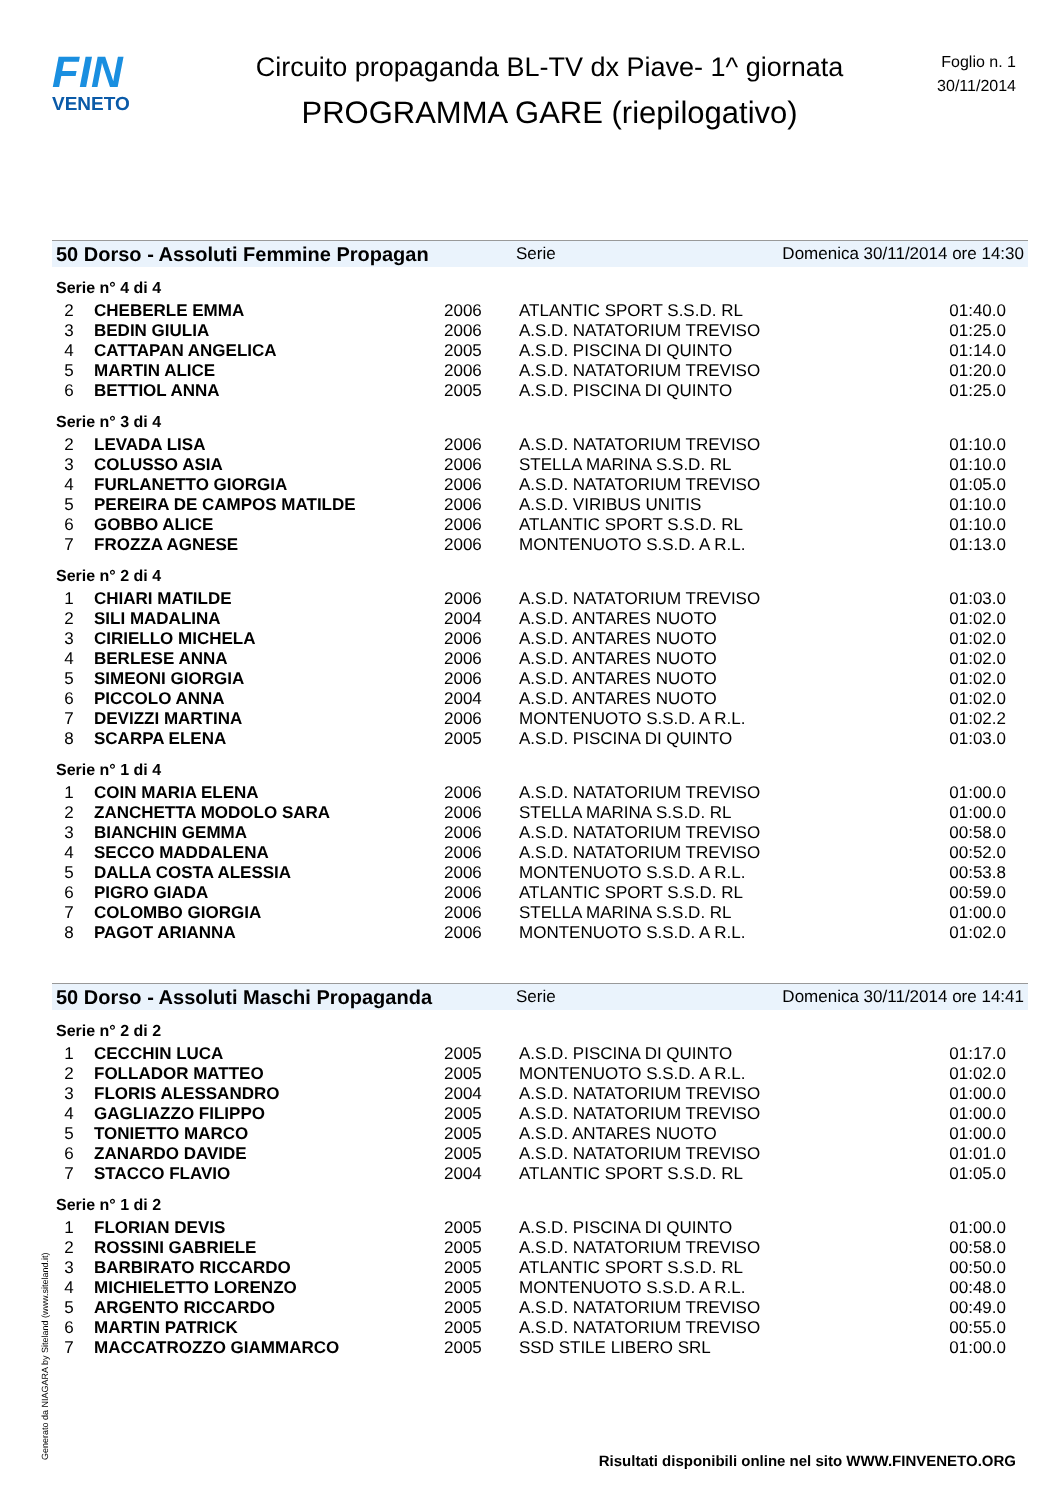FIN
VENETO
Circuito propaganda BL-TV dx Piave- 1^ giornata
PROGRAMMA GARE (riepilogativo)
Foglio n. 1
30/11/2014
50 Dorso - Assoluti Femmine Propagan Serie Domenica 30/11/2014 ore 14:30
Serie n° 4 di 4
| 2 | CHEBERLE EMMA | 2006 | ATLANTIC SPORT S.S.D. RL | 01:40.0 |
| 3 | BEDIN GIULIA | 2006 | A.S.D. NATATORIUM TREVISO | 01:25.0 |
| 4 | CATTAPAN ANGELICA | 2005 | A.S.D. PISCINA DI QUINTO | 01:14.0 |
| 5 | MARTIN ALICE | 2006 | A.S.D. NATATORIUM TREVISO | 01:20.0 |
| 6 | BETTIOL ANNA | 2005 | A.S.D. PISCINA DI QUINTO | 01:25.0 |
Serie n° 3 di 4
| 2 | LEVADA LISA | 2006 | A.S.D. NATATORIUM TREVISO | 01:10.0 |
| 3 | COLUSSO ASIA | 2006 | STELLA MARINA S.S.D. RL | 01:10.0 |
| 4 | FURLANETTO GIORGIA | 2006 | A.S.D. NATATORIUM TREVISO | 01:05.0 |
| 5 | PEREIRA DE CAMPOS MATILDE | 2006 | A.S.D. VIRIBUS UNITIS | 01:10.0 |
| 6 | GOBBO ALICE | 2006 | ATLANTIC SPORT S.S.D. RL | 01:10.0 |
| 7 | FROZZA AGNESE | 2006 | MONTENUOTO S.S.D. A R.L. | 01:13.0 |
Serie n° 2 di 4
| 1 | CHIARI MATILDE | 2006 | A.S.D. NATATORIUM TREVISO | 01:03.0 |
| 2 | SILI MADALINA | 2004 | A.S.D. ANTARES NUOTO | 01:02.0 |
| 3 | CIRIELLO MICHELA | 2006 | A.S.D. ANTARES NUOTO | 01:02.0 |
| 4 | BERLESE ANNA | 2006 | A.S.D. ANTARES NUOTO | 01:02.0 |
| 5 | SIMEONI GIORGIA | 2006 | A.S.D. ANTARES NUOTO | 01:02.0 |
| 6 | PICCOLO ANNA | 2004 | A.S.D. ANTARES NUOTO | 01:02.0 |
| 7 | DEVIZZI MARTINA | 2006 | MONTENUOTO S.S.D. A R.L. | 01:02.2 |
| 8 | SCARPA ELENA | 2005 | A.S.D. PISCINA DI QUINTO | 01:03.0 |
Serie n° 1 di 4
| 1 | COIN MARIA ELENA | 2006 | A.S.D. NATATORIUM TREVISO | 01:00.0 |
| 2 | ZANCHETTA MODOLO SARA | 2006 | STELLA MARINA S.S.D. RL | 01:00.0 |
| 3 | BIANCHIN GEMMA | 2006 | A.S.D. NATATORIUM TREVISO | 00:58.0 |
| 4 | SECCO MADDALENA | 2006 | A.S.D. NATATORIUM TREVISO | 00:52.0 |
| 5 | DALLA COSTA ALESSIA | 2006 | MONTENUOTO S.S.D. A R.L. | 00:53.8 |
| 6 | PIGRO GIADA | 2006 | ATLANTIC SPORT S.S.D. RL | 00:59.0 |
| 7 | COLOMBO GIORGIA | 2006 | STELLA MARINA S.S.D. RL | 01:00.0 |
| 8 | PAGOT ARIANNA | 2006 | MONTENUOTO S.S.D. A R.L. | 01:02.0 |
50 Dorso - Assoluti Maschi Propaganda Serie Domenica 30/11/2014 ore 14:41
Serie n° 2 di 2
| 1 | CECCHIN LUCA | 2005 | A.S.D. PISCINA DI QUINTO | 01:17.0 |
| 2 | FOLLADOR MATTEO | 2005 | MONTENUOTO S.S.D. A R.L. | 01:02.0 |
| 3 | FLORIS ALESSANDRO | 2004 | A.S.D. NATATORIUM TREVISO | 01:00.0 |
| 4 | GAGLIAZZO FILIPPO | 2005 | A.S.D. NATATORIUM TREVISO | 01:00.0 |
| 5 | TONIETTO MARCO | 2005 | A.S.D. ANTARES NUOTO | 01:00.0 |
| 6 | ZANARDO DAVIDE | 2005 | A.S.D. NATATORIUM TREVISO | 01:01.0 |
| 7 | STACCO FLAVIO | 2004 | ATLANTIC SPORT S.S.D. RL | 01:05.0 |
Serie n° 1 di 2
| 1 | FLORIAN DEVIS | 2005 | A.S.D. PISCINA DI QUINTO | 01:00.0 |
| 2 | ROSSINI GABRIELE | 2005 | A.S.D. NATATORIUM TREVISO | 00:58.0 |
| 3 | BARBIRATO RICCARDO | 2005 | ATLANTIC SPORT S.S.D. RL | 00:50.0 |
| 4 | MICHIELETTO LORENZO | 2005 | MONTENUOTO S.S.D. A R.L. | 00:48.0 |
| 5 | ARGENTO RICCARDO | 2005 | A.S.D. NATATORIUM TREVISO | 00:49.0 |
| 6 | MARTIN PATRICK | 2005 | A.S.D. NATATORIUM TREVISO | 00:55.0 |
| 7 | MACCATROZZO GIAMMARCO | 2005 | SSD STILE LIBERO SRL | 01:00.0 |
Generato da NIAGARA by Siteland (www.siteland.it)
Risultati disponibili online nel sito WWW.FINVENETO.ORG